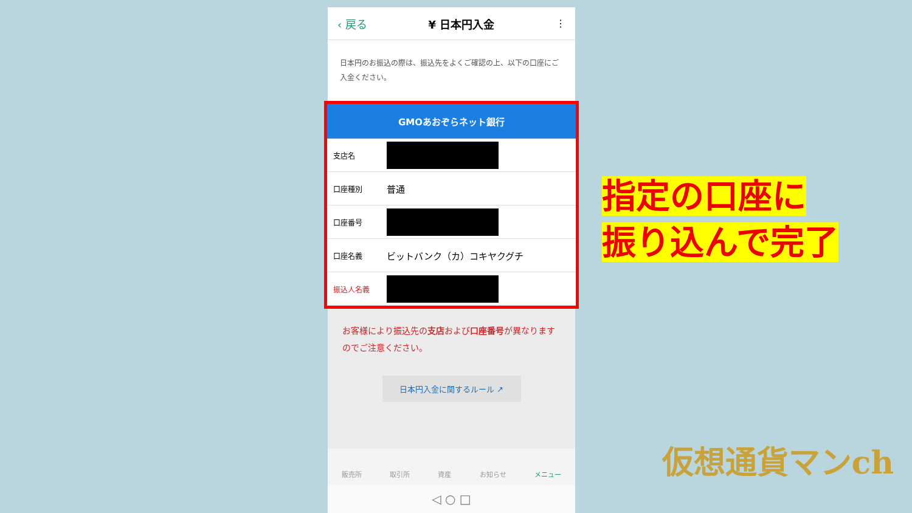‹ 戻る ¥ 日本円入金 ⋮
日本円のお振込の際は、振込先をよくご確認の上、以下の口座にご入金ください。
GMOあおぞらネット銀行
| 支店名 | |
| 口座種別 | 普通 |
| 口座番号 | |
| 口座名義 | ビットバンク（カ）コキヤクグチ |
| 振込人名義 | |
お客様により振込先の支店および口座番号が異なりますのでご注意ください。
日本円入金に関するルール ↗
販売所 取引所 資産 お知らせ メニュー
◁ ○ □
指定の口座に
振り込んで完了
仮想通貨マンch